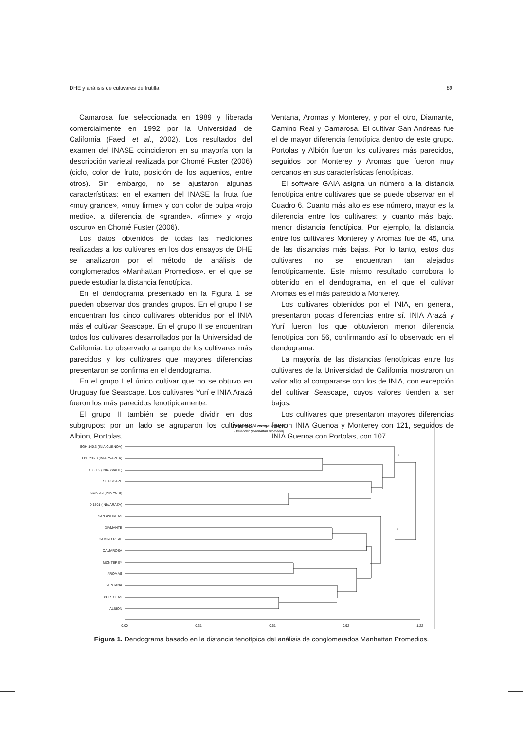DHE y análisis de cultivares de frutilla 89
Camarosa fue seleccionada en 1989 y liberada comercialmente en 1992 por la Universidad de California (Faedi et al., 2002). Los resultados del examen del INASE coincidieron en su mayoría con la descripción varietal realizada por Chomé Fuster (2006) (ciclo, color de fruto, posición de los aquenios, entre otros). Sin embargo, no se ajustaron algunas características: en el examen del INASE la fruta fue «muy grande», «muy firme» y con color de pulpa «rojo medio», a diferencia de «grande», «firme» y «rojo oscuro» en Chomé Fuster (2006).
Los datos obtenidos de todas las mediciones realizadas a los cultivares en los dos ensayos de DHE se analizaron por el método de análisis de conglomerados «Manhattan Promedios», en el que se puede estudiar la distancia fenotípica.
En el dendograma presentado en la Figura 1 se pueden observar dos grandes grupos. En el grupo I se encuentran los cinco cultivares obtenidos por el INIA más el cultivar Seascape. En el grupo II se encuentran todos los cultivares desarrollados por la Universidad de California. Lo observado a campo de los cultivares más parecidos y los cultivares que mayores diferencias presentaron se confirma en el dendograma.
En el grupo I el único cultivar que no se obtuvo en Uruguay fue Seascape. Los cultivares Yurí e INIA Arazá fueron los más parecidos fenotípicamente.
El grupo II también se puede dividir en dos subgrupos: por un lado se agruparon los cultivares Albion, Portolas,
Ventana, Aromas y Monterey, y por el otro, Diamante, Camino Real y Camarosa. El cultivar San Andreas fue el de mayor diferencia fenotípica dentro de este grupo. Portolas y Albión fueron los cultivares más parecidos, seguidos por Monterey y Aromas que fueron muy cercanos en sus características fenotípicas.
El software GAIA asigna un número a la distancia fenotípica entre cultivares que se puede observar en el Cuadro 6. Cuanto más alto es ese número, mayor es la diferencia entre los cultivares; y cuanto más bajo, menor distancia fenotípica. Por ejemplo, la distancia entre los cultivares Monterey y Aromas fue de 45, una de las distancias más bajas. Por lo tanto, estos dos cultivares no se encuentran tan alejados fenotípicamente. Este mismo resultado corrobora lo obtenido en el dendograma, en el que el cultivar Aromas es el más parecido a Monterey.
Los cultivares obtenidos por el INIA, en general, presentaron pocas diferencias entre sí. INIA Arazá y Yurí fueron los que obtuvieron menor diferencia fenotípica con 56, confirmando así lo observado en el dendograma.
La mayoría de las distancias fenotípicas entre los cultivares de la Universidad de California mostraron un valor alto al compararse con los de INIA, con excepción del cultivar Seascape, cuyos valores tienden a ser bajos.
Los cultivares que presentaron mayores diferencias fueron INIA Guenoa y Monterey con 121, seguidos de INIA Guenoa con Portolas, con 107.
Promedio (Average linkage)
Distancia: (Manhattan promedio)
SGH 140.3 (INIA GUENOA)
LBF 236.3 (INIA YVAPITA)
D 35. 02 (INIA YVAHE)
SEA SCAPE
SGK 3.2 (INIA YURI)
D 1501 (INIA ARAZA)
SAN ANDREAS
DIAMANTE
CAMINO REAL
CAMAROSA
MONTEREY
AROMAS
VENTANA
PORTOLAS
ALBION
I
II
0.00
0.31
0.61
0.92
1.22
Figura 1. Dendograma basado en la distancia fenotípica del análisis de conglomerados Manhattan Promedios.